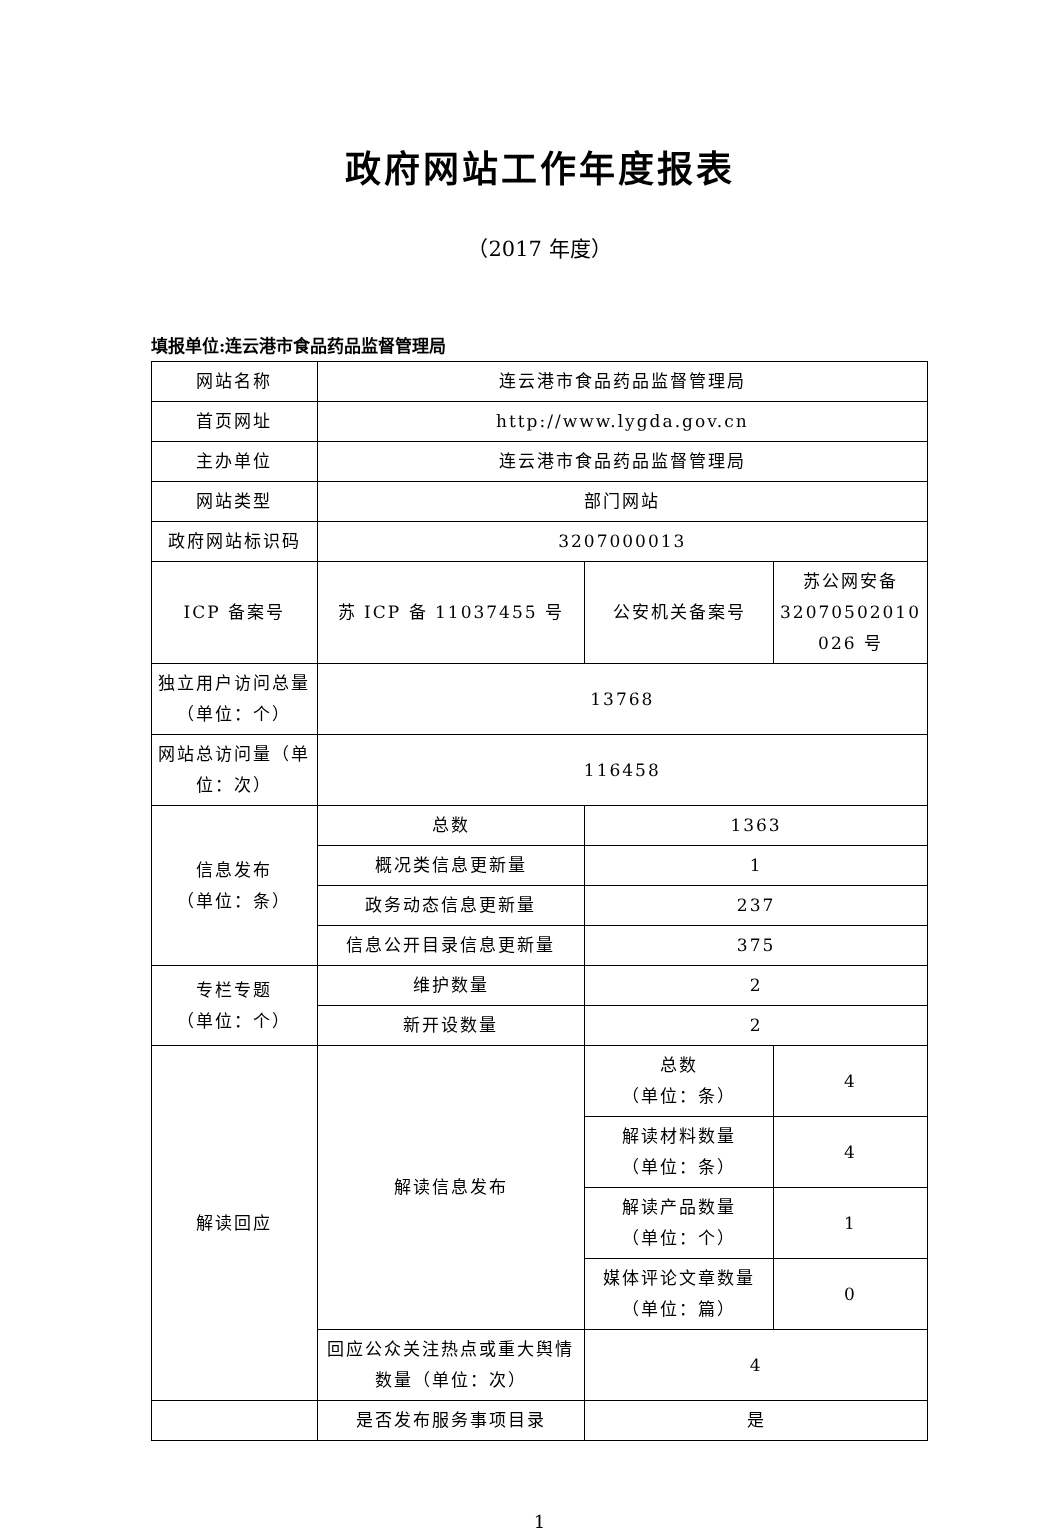政府网站工作年度报表
（2017 年度）
填报单位:连云港市食品药品监督管理局
| 网站名称 | 连云港市食品药品监督管理局 | | |
| 首页网址 | http://www.lygda.gov.cn | | |
| 主办单位 | 连云港市食品药品监督管理局 | | |
| 网站类型 | 部门网站 | | |
| 政府网站标识码 | 3207000013 | | |
| ICP 备案号 | 苏 ICP 备 11037455 号 | 公安机关备案号 | 苏公网安备 32070502010 026 号 |
| 独立用户访问总量（单位：个） | 13768 | | |
| 网站总访问量（单位：次） | 116458 | | |
| 信息发布 （单位：条） | 总数 | 1363 | |
| | 概况类信息更新量 | 1 | |
| | 政务动态信息更新量 | 237 | |
| | 信息公开目录信息更新量 | 375 | |
| 专栏专题 （单位：个） | 维护数量 | 2 | |
| | 新开设数量 | 2 | |
| 解读回应 | 解读信息发布 | 总数 （单位：条） | 4 |
| | | 解读材料数量 （单位：条） | 4 |
| | | 解读产品数量 （单位：个） | 1 |
| | | 媒体评论文章数量 （单位：篇） | 0 |
| | 回应公众关注热点或重大舆情数量（单位：次） | 4 | |
| | 是否发布服务事项目录 | 是 | |
1